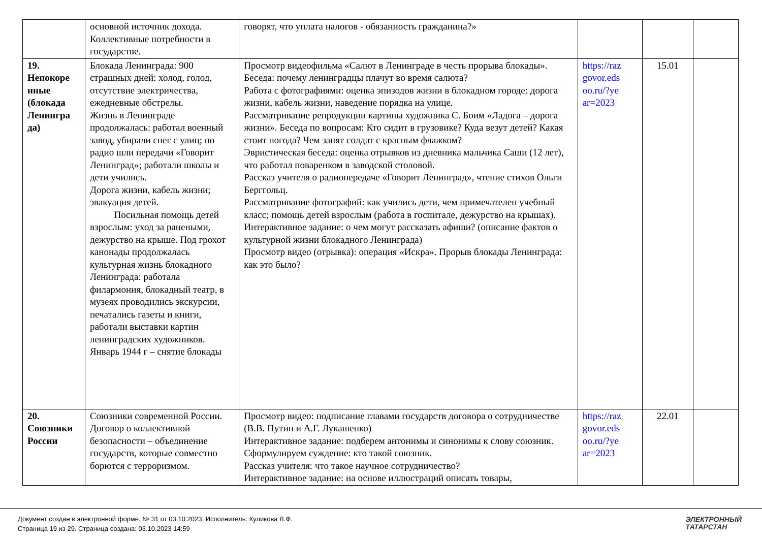| | основной источник дохода. Коллективные потребности в государстве. | говорят, что уплата налогов - обязанность гражданина?» | | | |
| 19. Непокоре нные (блокада Ленингра да) | Блокада Ленинграда: 900 страшных дней: холод, голод, отсутствие электричества, ежедневные обстрелы. Жизнь в Ленинграде продолжалась: работал военный завод, убирали снег с улиц; по радио шли передачи «Говорит Ленинград»; работали школы и дети учились. Дорога жизни, кабель жизни; эвакуация детей. Посильная помощь детей взрослым: уход за ранеными, дежурство на крыше. Под грохот канонады продолжалась культурная жизнь блокадного Ленинграда: работала филармония, блокадный театр, в музеях проводились экскурсии, печатались газеты и книги, работали выставки картин ленинградских художников. Январь 1944 г – снятие блокады | Просмотр видеофильма «Салют в Ленинграде в честь прорыва блокады». Беседа: почему ленинградцы плачут во время салюта? Работа с фотографиями: оценка эпизодов жизни в блокадном городе: дорога жизни, кабель жизни, наведение порядка на улице. Рассматривание репродукции картины художника С. Боим «Ладога – дорога жизни». Беседа по вопросам: Кто сидит в грузовике? Куда везут детей? Какая стоит погода? Чем занят солдат с красным флажком? Эвристическая беседа: оценка отрывков из дневника мальчика Саши (12 лет), что работал поваренком в заводской столовой. Рассказ учителя о радиопередаче «Говорит Ленинград», чтение стихов Ольги Берггольц. Рассматривание фотографий: как учились дети, чем примечателен учебный класс; помощь детей взрослым (работа в госпитале, дежурство на крышах). Интерактивное задание: о чем могут рассказать афиши? (описание фактов о культурной жизни блокадного Ленинграда) Просмотр видео (отрывка): операция «Искра». Прорыв блокады Ленинграда: как это было? | https://raz govor.eds oo.ru/?ye ar=2023 | 15.01 | |
| 20. Союзники России | Союзники современной России. Договор о коллективной безопасности – объединение государств, которые совместно борются с терроризмом. | Просмотр видео: подписание главами государств договора о сотрудничестве (В.В. Путин и А.Г. Лукашенко) Интерактивное задание: подберем антонимы и синонимы к слову союзник. Сформулируем суждение: кто такой союзник. Рассказ учителя: что такое научное сотрудничество? Интерактивное задание: на основе иллюстраций описать товары, | https://raz govor.eds oo.ru/?ye ar=2023 | 22.01 | |
Документ создан в электронной форме. № 31 от 03.10.2023. Исполнитель: Куликова Л.Ф.
Страница 19 из 29. Страница создана: 03.10.2023 14:59
ЭЛЕКТРОННЫЙ
ТАТАРСТАН